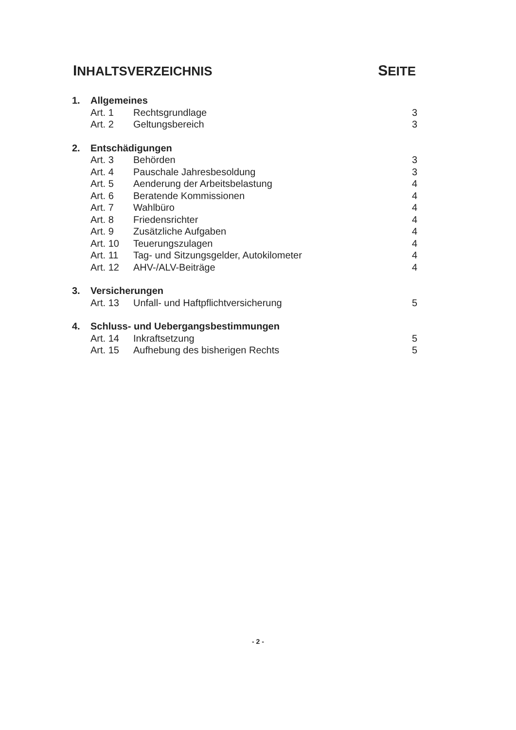INHALTSVERZEICHNIS SEITE
| 1. | Allgemeines | | |
| | Art. 1 | Rechtsgrundlage | 3 |
| | Art. 2 | Geltungsbereich | 3 |
| 2. | Entschädigungen | | |
| | Art. 3 | Behörden | 3 |
| | Art. 4 | Pauschale Jahresbesoldung | 3 |
| | Art. 5 | Aenderung der Arbeitsbelastung | 4 |
| | Art. 6 | Beratende Kommissionen | 4 |
| | Art. 7 | Wahlbüro | 4 |
| | Art. 8 | Friedensrichter | 4 |
| | Art. 9 | Zusätzliche Aufgaben | 4 |
| | Art. 10 | Teuerungszulagen | 4 |
| | Art. 11 | Tag- und Sitzungsgelder, Autokilometer | 4 |
| | Art. 12 | AHV-/ALV-Beiträge | 4 |
| 3. | Versicherungen | | |
| | Art. 13 | Unfall- und Haftpflichtversicherung | 5 |
| 4. | Schluss- und Uebergangsbestimmungen | | |
| | Art. 14 | Inkraftsetzung | 5 |
| | Art. 15 | Aufhebung des bisherigen Rechts | 5 |
- 2 -